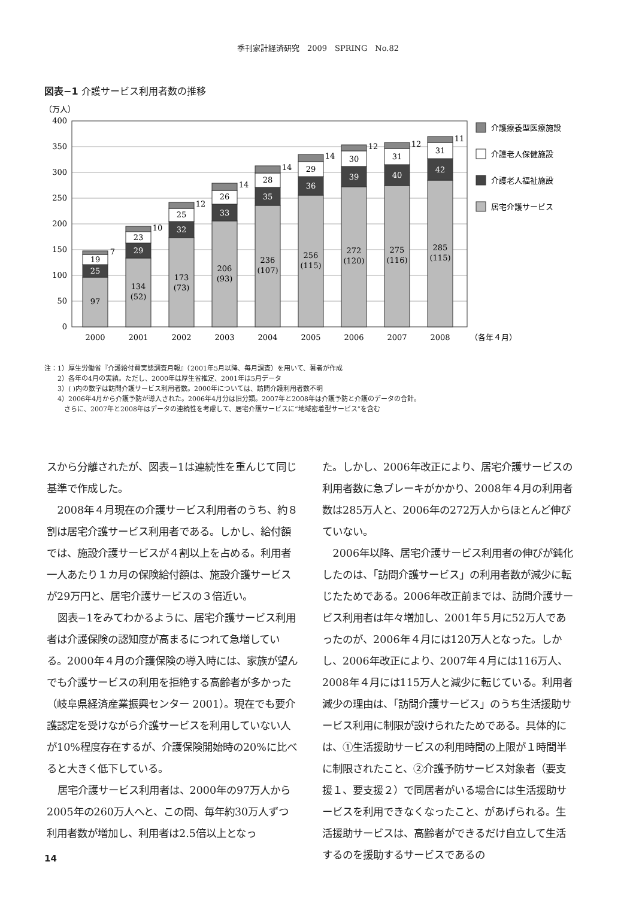季刊家計経済研究　2009　SPRING　No.82
図表−1 介護サービス利用者数の推移
（万人）
400
350
300
250
200
150
100
50
0
97
25
19
7
134
(52)
29
23
10
173
(73)
32
25
12
206
(93)
33
26
14
236
(107)
35
28
14
256
(115)
36
29
14
272
(120)
39
30
12
275
(116)
40
31
12
285
(115)
42
31
11
2000
2001
2002
2003
2004
2005
2006
2007
2008
（各年４月）
介護療養型医療施設
介護老人保健施設
介護老人福祉施設
居宅介護サービス
注：1）厚生労働省『介護給付費実態調査月報』（2001年5月以降、毎月調査）を用いて、著者が作成
　　2）各年の4月の実績。ただし、2000年は厚生省推定、2001年は5月データ
　　3）( )内の数字は訪問介護サービス利用者数。2000年については、訪問介護利用者数不明
　　4）2006年4月から介護予防が導入された。2006年4月分は旧分類。2007年と2008年は介護予防と介護のデータの合計。
　　　さらに、2007年と2008年はデータの連続性を考慮して、居宅介護サービスに“地域密着型サービス”を含む
スから分離されたが、図表−1は連続性を重んじて同じ基準で作成した。
2008年４月現在の介護サービス利用者のうち、約８割は居宅介護サービス利用者である。しかし、給付額では、施設介護サービスが４割以上を占める。利用者一人あたり１カ月の保険給付額は、施設介護サービスが29万円と、居宅介護サービスの３倍近い。
図表−1をみてわかるように、居宅介護サービス利用者は介護保険の認知度が高まるにつれて急増している。2000年４月の介護保険の導入時には、家族が望んでも介護サービスの利用を拒絶する高齢者が多かった（岐阜県経済産業振興センター 2001）。現在でも要介護認定を受けながら介護サービスを利用していない人が10%程度存在するが、介護保険開始時の20%に比べると大きく低下している。
居宅介護サービス利用者は、2000年の97万人から2005年の260万人へと、この間、毎年約30万人ずつ利用者数が増加し、利用者は2.5倍以上となっ
た。しかし、2006年改正により、居宅介護サービスの利用者数に急ブレーキがかかり、2008年４月の利用者数は285万人と、2006年の272万人からほとんど伸びていない。
2006年以降、居宅介護サービス利用者の伸びが鈍化したのは、「訪問介護サービス」の利用者数が減少に転じたためである。2006年改正前までは、訪問介護サービス利用者は年々増加し、2001年５月に52万人であったのが、2006年４月には120万人となった。しかし、2006年改正により、2007年４月には116万人、2008年４月には115万人と減少に転じている。利用者減少の理由は、「訪問介護サービス」のうち生活援助サービス利用に制限が設けられたためである。具体的には、①生活援助サービスの利用時間の上限が１時間半に制限されたこと、②介護予防サービス対象者（要支援１、要支援２）で同居者がいる場合には生活援助サービスを利用できなくなったこと、があげられる。生活援助サービスは、高齢者ができるだけ自立して生活するのを援助するサービスであるの
14